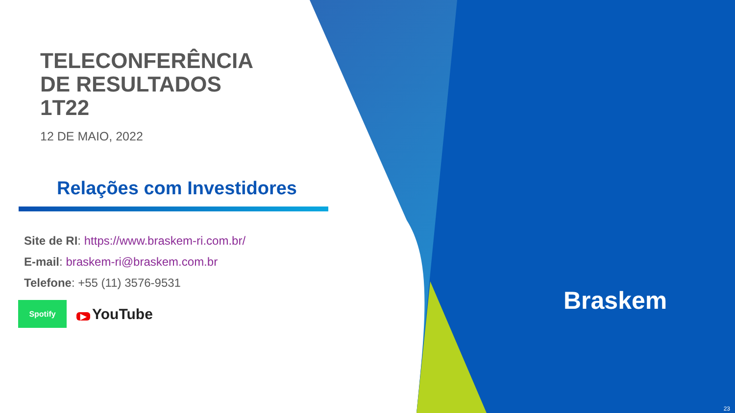TELECONFERÊNCIA
DE RESULTADOS
1T22
12 DE MAIO, 2022
Relações com Investidores
Site de RI: https://www.braskem-ri.com.br/
E-mail: braskem-ri@braskem.com.br
Telefone: +55 (11) 3576-9531
Spotify
▶ YouTube
Braskem
23